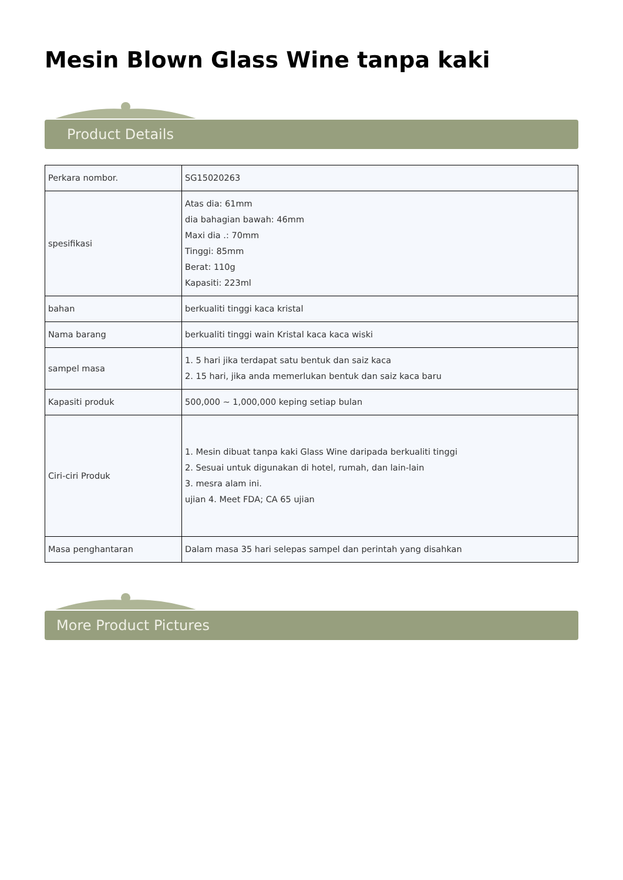Mesin Blown Glass Wine tanpa kaki
Product Details
| Perkara nombor. | SG15020263 |
| spesifikasi | Atas dia: 61mm dia bahagian bawah: 46mm Maxi dia .: 70mm Tinggi: 85mm Berat: 110g Kapasiti: 223ml |
| bahan | berkualiti tinggi kaca kristal |
| Nama barang | berkualiti tinggi wain Kristal kaca kaca wiski |
| sampel masa | 1. 5 hari jika terdapat satu bentuk dan saiz kaca 2. 15 hari, jika anda memerlukan bentuk dan saiz kaca baru |
| Kapasiti produk | 500,000 ~ 1,000,000 keping setiap bulan |
| Ciri-ciri Produk | 1. Mesin dibuat tanpa kaki Glass Wine daripada berkualiti tinggi 2. Sesuai untuk digunakan di hotel, rumah, dan lain-lain 3. mesra alam ini. ujian 4. Meet FDA; CA 65 ujian |
| Masa penghantaran | Dalam masa 35 hari selepas sampel dan perintah yang disahkan |
More Product Pictures